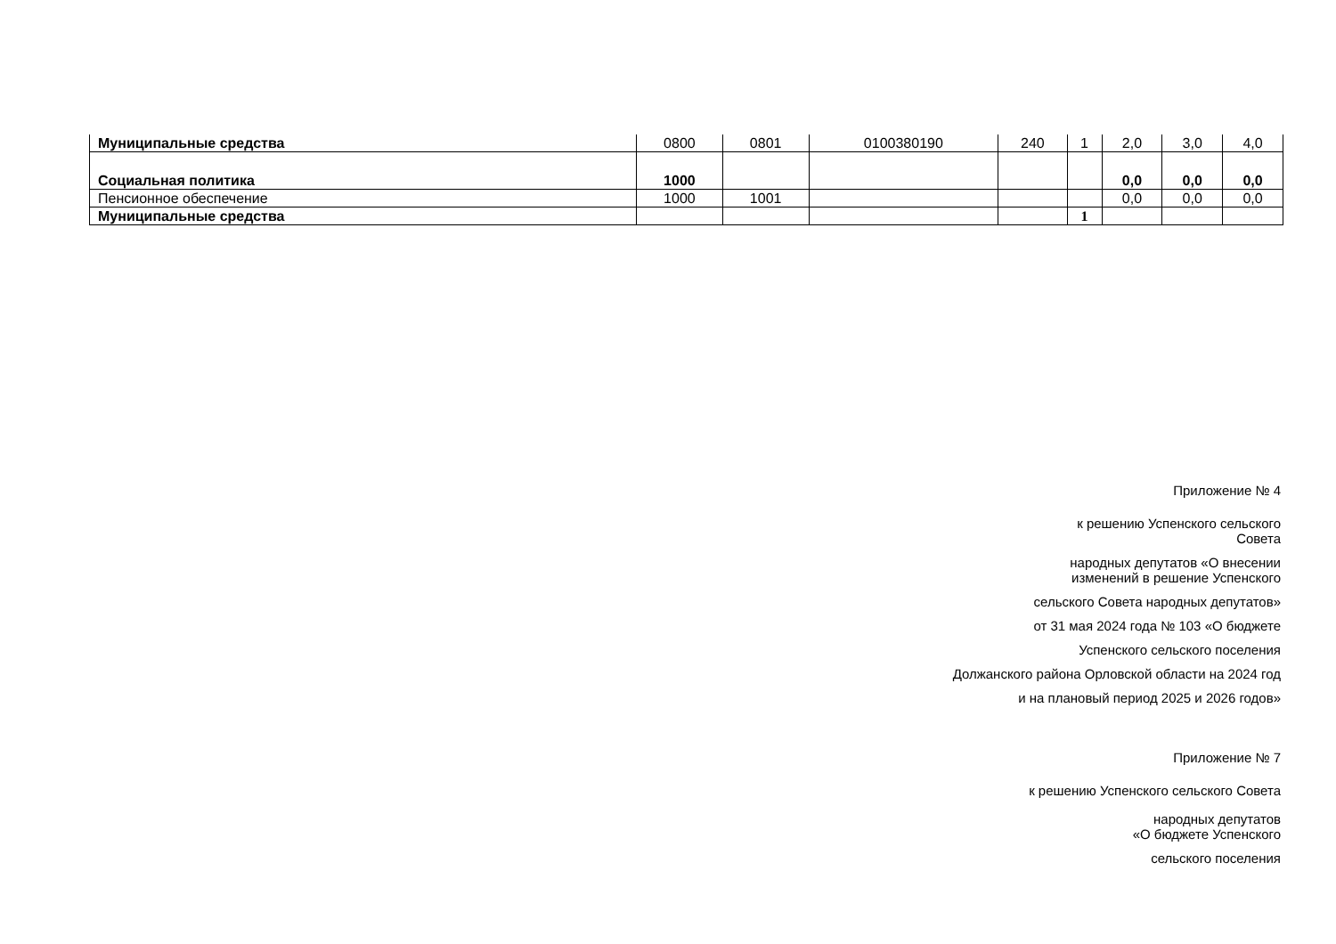| Муниципальные средства | 0800 | 0801 | 0100380190 | 240 | 1 | 2,0 | 3,0 | 4,0 |
| Социальная политика | 1000 | | | | | 0,0 | 0,0 | 0,0 |
| Пенсионное обеспечение | 1000 | 1001 | | | | 0,0 | 0,0 | 0,0 |
| Муниципальные средства | | | | | 1 | | | |
Приложение № 4
к решению Успенского сельского
Совета
народных депутатов «О внесении
изменений в решение Успенского
сельского Совета народных депутатов»
от 31 мая 2024 года № 103 «О бюджете
Успенского сельского поселения
Должанского района Орловской области на 2024 год
и на плановый период 2025 и 2026 годов»
Приложение № 7
к решению Успенского сельского Совета
народных депутатов
«О бюджете Успенского
сельского поселения